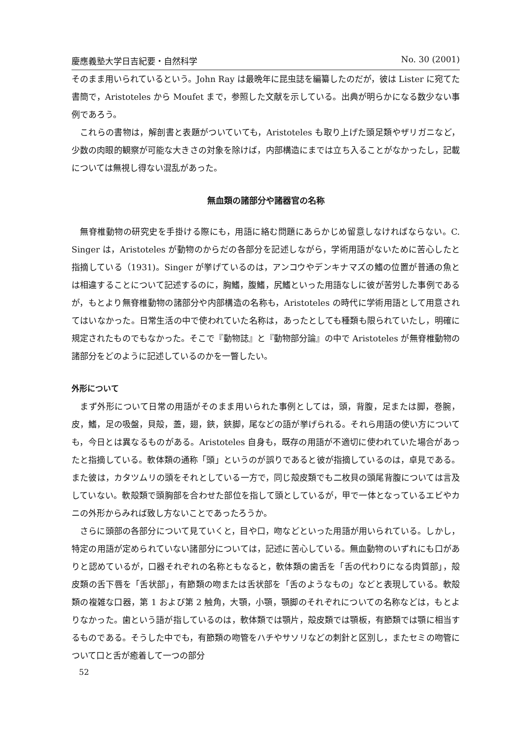慶應義塾大学日吉紀要・自然科学 No. 30 (2001)
そのまま用いられているという。John Ray は最晩年に昆虫誌を編纂したのだが，彼は Lister に宛てた書簡で，Aristoteles から Moufet まで，参照した文献を示している。出典が明らかになる数少ない事例であろう。
これらの書物は，解剖書と表題がついていても，Aristoteles も取り上げた頭足類やザリガニなど，少数の肉眼的観察が可能な大きさの対象を除けば，内部構造にまでは立ち入ることがなかったし，記載については無視し得ない混乱があった。
無血類の諸部分や諸器官の名称
無脊椎動物の研究史を手掛ける際にも，用語に絡む問題にあらかじめ留意しなければならない。C. Singer は，Aristoteles が動物のからだの各部分を記述しながら，学術用語がないために苦心したと指摘している（1931)。Singer が挙げているのは，アンコウやデンキナマズの鰭の位置が普通の魚とは相違することについて記述するのに，胸鰭，腹鰭，尻鰭といった用語なしに彼が苦労した事例であるが，もとより無脊椎動物の諸部分や内部構造の名称も，Aristoteles の時代に学術用語として用意されてはいなかった。日常生活の中で使われていた名称は，あったとしても種類も限られていたし，明確に規定されたものでもなかった。そこで『動物誌』と『動物部分論』の中で Aristoteles が無脊椎動物の諸部分をどのように記述しているのかを一瞥したい。
外形について
まず外形について日常の用語がそのまま用いられた事例としては，頭，背腹，足または脚，巻腕，皮，鰭，足の吸盤，貝殻，蓋，翅，鋏，鋏脚，尾などの語が挙げられる。それら用語の使い方についても，今日とは異なるものがある。Aristoteles 自身も，既存の用語が不適切に使われていた場合があったと指摘している。軟体類の通称「頭」というのが誤りであると彼が指摘しているのは，卓見である。また彼は，カタツムリの頭をそれとしている一方で，同じ殻皮類でも二枚貝の頭尾背腹については言及していない。軟殻類で頭胸部を合わせた部位を指して頭としているが，甲で一体となっているエビやカニの外形からみれば致し方ないことであったろうか。
さらに頭部の各部分について見ていくと，目や口，吻などといった用語が用いられている。しかし，特定の用語が定められていない諸部分については，記述に苦心している。無血動物のいずれにも口がありと認めているが，口器それぞれの名称ともなると，軟体類の歯舌を「舌の代わりになる肉質部」，殻皮類の舌下唇を「舌状部」，有節類の吻または舌状部を「舌のようなもの」などと表現している。軟殻類の複雑な口器，第 1 および第 2 触角，大顎，小顎，顎脚のそれぞれについての名称などは，もとよりなかった。歯という語が指しているのは，軟体類では顎片，殻皮類では顎板，有節類では顎に相当するものである。そうした中でも，有節類の吻管をハチやサソリなどの刺針と区別し，またセミの吻管について口と舌が癒着して一つの部分
52